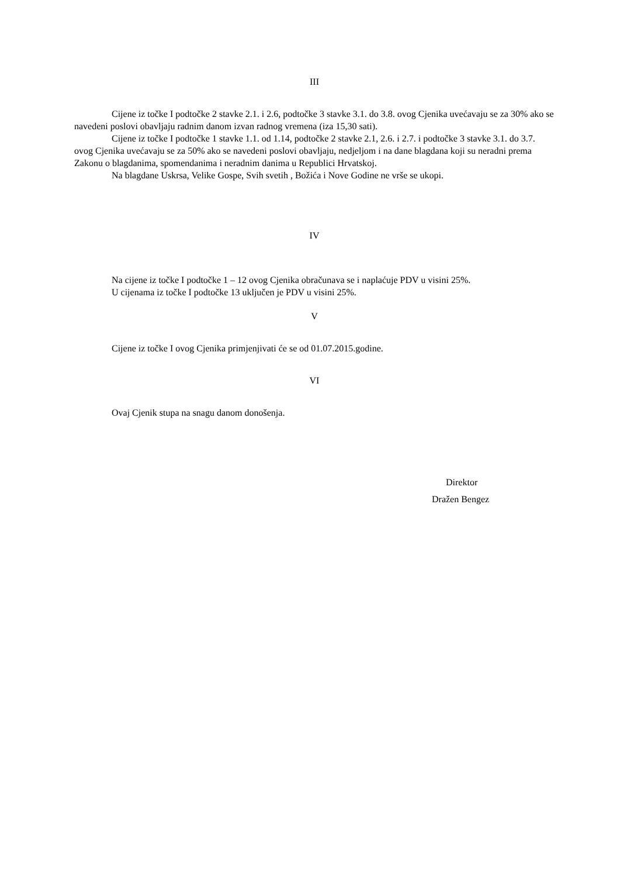III
Cijene iz točke I podtočke 2 stavke 2.1. i 2.6, podtočke 3 stavke 3.1. do 3.8. ovog Cjenika uvećavaju se za 30% ako se navedeni poslovi obavljaju radnim danom izvan radnog vremena (iza 15,30 sati).
Cijene iz točke I podtočke 1 stavke 1.1. od 1.14, podtočke 2 stavke 2.1, 2.6. i 2.7. i podtočke 3 stavke 3.1. do 3.7. ovog Cjenika uvećavaju se za 50% ako se navedeni poslovi obavljaju, nedjeljom i na dane blagdana koji su neradni prema Zakonu o blagdanima, spomendanima i neradnim danima u Republici Hrvatskoj.
Na blagdane Uskrsa, Velike Gospe, Svih svetih , Božića i Nove Godine ne vrše se ukopi.
IV
Na cijene iz točke I podtočke 1 – 12 ovog Cjenika obračunava se i naplaćuje PDV u visini 25%.
U cijenama iz točke I podtočke 13 uključen je PDV u visini 25%.
V
Cijene iz točke I ovog Cjenika primjenjivati će se od 01.07.2015.godine.
VI
Ovaj Cjenik stupa na snagu danom donošenja.
Direktor
Dražen Bengez